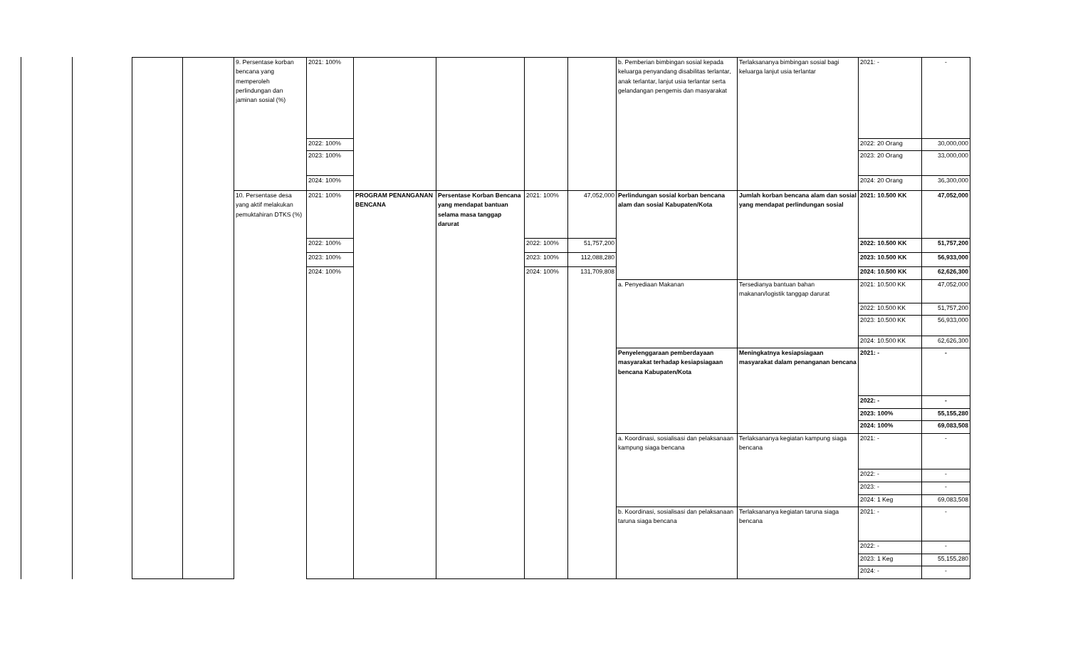| | | 9. Persentase korban bencana yang memperoleh perlindungan dan jaminan sosial (%) | 2021: 100% | | | | | b. Pemberian bimbingan sosial kepada keluarga penyandang disabilitas terlantar, anak terlantar, lanjut usia terlantar serta gelandangan pengemis dan masyarakat | Terlaksananya bimbingan sosial bagi keluarga lanjut usia terlantar | 2021: - | - |
| | | | 2022: 100% | | | | | | | 2022: 20 Orang | 30,000,000 |
| | | | 2023: 100% | | | | | | | 2023: 20 Orang | 33,000,000 |
| | | | 2024: 100% | | | | | | | 2024: 20 Orang | 36,300,000 |
| | | 10. Persentase desa yang aktif melakukan pemuktahiran DTKS (%) | 2021: 100% | PROGRAM PENANGANAN BENCANA | Persentase Korban Bencana yang mendapat bantuan selama masa tanggap darurat | 2021: 100% | 47,052,000 | Perlindungan sosial korban bencana alam dan sosial Kabupaten/Kota | Jumlah korban bencana alam dan sosial yang mendapat perlindungan sosial | 2021: 10.500 KK | 47,052,000 |
| | | | 2022: 100% | | | 2022: 100% | 51,757,200 | | | 2022: 10.500 KK | 51,757,200 |
| | | | 2023: 100% | | | 2023: 100% | 112,088,280 | | | 2023: 10.500 KK | 56,933,000 |
| | | | 2024: 100% | | | 2024: 100% | 131,709,808 | | | 2024: 10.500 KK | 62,626,300 |
| | | | | | | | | a. Penyediaan Makanan | Tersedianya bantuan bahan makanan/logistik tanggap darurat | 2021: 10.500 KK | 47,052,000 |
| | | | | | | | | | | 2022: 10.500 KK | 51,757,200 |
| | | | | | | | | | | 2023: 10.500 KK | 56,933,000 |
| | | | | | | | | | | 2024: 10.500 KK | 62,626,300 |
| | | | | | | | | Penyelenggaraan pemberdayaan masyarakat terhadap kesiapsiagaan bencana Kabupaten/Kota | Meningkatnya kesiapsiagaan masyarakat dalam penanganan bencana | 2021: - | - |
| | | | | | | | | | | 2022: - | - |
| | | | | | | | | | | 2023: 100% | 55,155,280 |
| | | | | | | | | | | 2024: 100% | 69,083,508 |
| | | | | | | | | a. Koordinasi, sosialisasi dan pelaksanaan kampung siaga bencana | Terlaksananya kegiatan kampung siaga bencana | 2021: - | - |
| | | | | | | | | | | 2022: - | - |
| | | | | | | | | | | 2023: - | - |
| | | | | | | | | | | 2024: 1 Keg | 69,083,508 |
| | | | | | | | | b. Koordinasi, sosialisasi dan pelaksanaan taruna siaga bencana | Terlaksananya kegiatan taruna siaga bencana | 2021: - | - |
| | | | | | | | | | | 2022: - | - |
| | | | | | | | | | | 2023: 1 Keg | 55,155,280 |
| | | | | | | | | | | 2024: - | - |